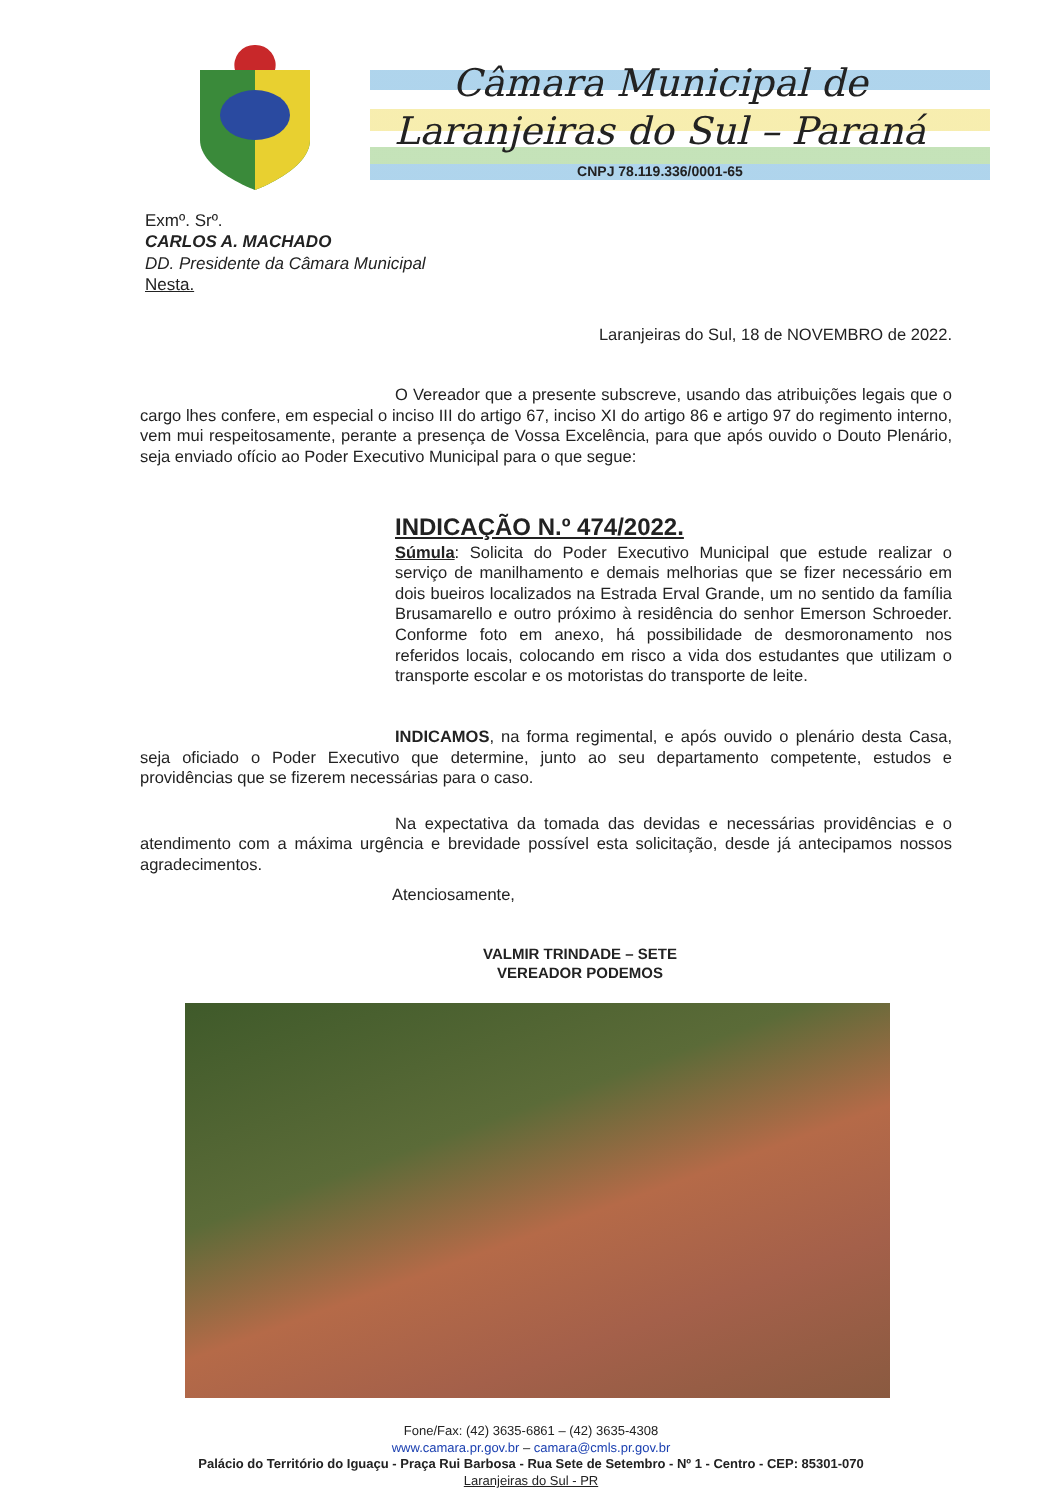Câmara Municipal de
Laranjeiras do Sul – Paraná
CNPJ 78.119.336/0001-65
Exmº. Srº.
CARLOS A. MACHADO
DD. Presidente da Câmara Municipal
Nesta.
Laranjeiras do Sul, 18 de NOVEMBRO de 2022.
O Vereador que a presente subscreve, usando das atribuições legais que o cargo lhes confere, em especial o inciso III do artigo 67, inciso XI do artigo 86 e artigo 97 do regimento interno, vem mui respeitosamente, perante a presença de Vossa Excelência, para que após ouvido o Douto Plenário, seja enviado ofício ao Poder Executivo Municipal para o que segue:
INDICAÇÃO N.º 474/2022.
Súmula: Solicita do Poder Executivo Municipal que estude realizar o serviço de manilhamento e demais melhorias que se fizer necessário em dois bueiros localizados na Estrada Erval Grande, um no sentido da família Brusamarello e outro próximo à residência do senhor Emerson Schroeder. Conforme foto em anexo, há possibilidade de desmoronamento nos referidos locais, colocando em risco a vida dos estudantes que utilizam o transporte escolar e os motoristas do transporte de leite.
INDICAMOS, na forma regimental, e após ouvido o plenário desta Casa, seja oficiado o Poder Executivo que determine, junto ao seu departamento competente, estudos e providências que se fizerem necessárias para o caso.
Na expectativa da tomada das devidas e necessárias providências e o atendimento com a máxima urgência e brevidade possível esta solicitação, desde já antecipamos nossos agradecimentos.
Atenciosamente,
VALMIR TRINDADE – SETE
VEREADOR PODEMOS
Fone/Fax: (42) 3635-6861 – (42) 3635-4308
www.camara.pr.gov.br – camara@cmls.pr.gov.br
Palácio do Território do Iguaçu - Praça Rui Barbosa - Rua Sete de Setembro - Nº 1 - Centro - CEP: 85301-070
Laranjeiras do Sul - PR